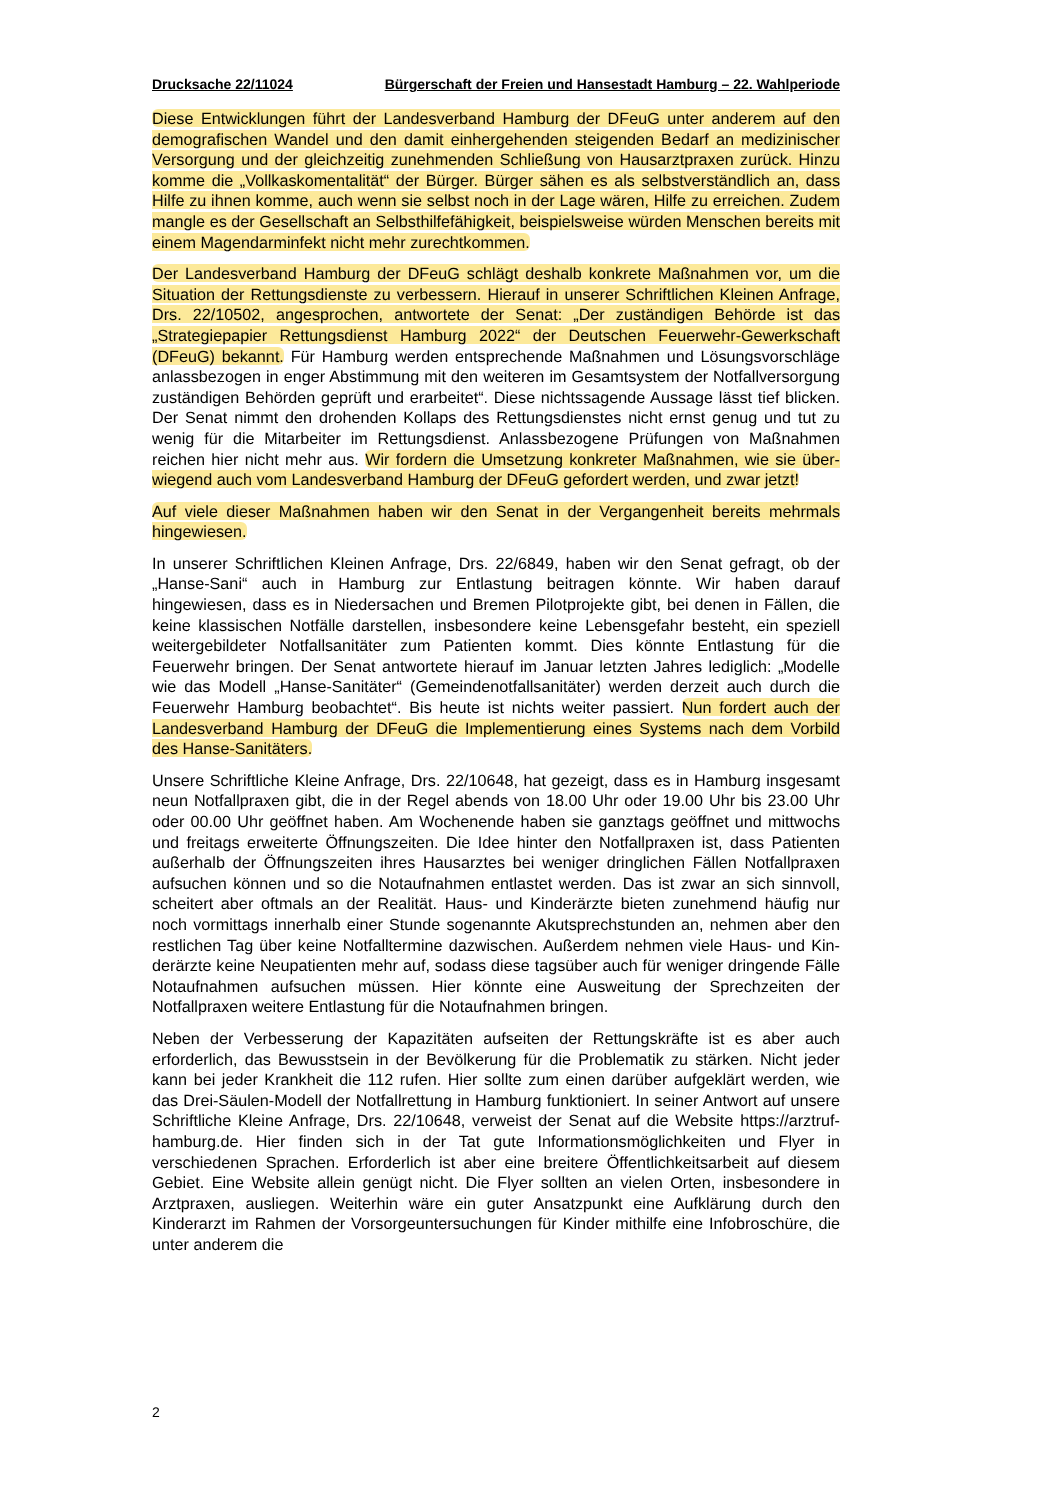Drucksache 22/11024 Bürgerschaft der Freien und Hansestadt Hamburg – 22. Wahlperiode
Diese Entwicklungen führt der Landesverband Hamburg der DFeuG unter anderem auf den demografischen Wandel und den damit einhergehenden steigenden Bedarf an medizinischer Versorgung und der gleichzeitig zunehmenden Schließung von Hausarztpraxen zurück. Hinzu komme die „Vollkaskomentalität“ der Bürger. Bürger sähen es als selbstverständlich an, dass Hilfe zu ihnen komme, auch wenn sie selbst noch in der Lage wären, Hilfe zu erreichen. Zudem mangle es der Gesellschaft an Selbsthilfefähigkeit, beispielsweise würden Menschen bereits mit einem Magendarm­infekt nicht mehr zurechtkommen.
Der Landesverband Hamburg der DFeuG schlägt deshalb konkrete Maßnahmen vor, um die Situation der Rettungsdienste zu verbessern. Hierauf in unserer Schriftlichen Kleinen Anfrage, Drs. 22/10502, angesprochen, antwortete der Senat: „Der zuständi­gen Behörde ist das „Strategiepapier Rettungsdienst Hamburg 2022“ der Deutschen Feuerwehr-Gewerkschaft (DFeuG) bekannt. Für Hamburg werden entsprechende Maßnahmen und Lösungsvorschläge anlassbezogen in enger Abstimmung mit den weiteren im Gesamtsystem der Notfallversorgung zuständigen Behörden geprüft und erarbeitet“. Diese nichtssagende Aussage lässt tief blicken. Der Senat nimmt den drohenden Kollaps des Rettungsdienstes nicht ernst genug und tut zu wenig für die Mitarbeiter im Rettungsdienst. Anlassbezogene Prüfungen von Maßnahmen reichen hier nicht mehr aus. Wir fordern die Umsetzung konkreter Maßnahmen, wie sie über­wiegend auch vom Landesverband Hamburg der DFeuG gefordert werden, und zwar jetzt!
Auf viele dieser Maßnahmen haben wir den Senat in der Vergangenheit bereits mehrmals hingewiesen.
In unserer Schriftlichen Kleinen Anfrage, Drs. 22/6849, haben wir den Senat gefragt, ob der „Hanse-Sani“ auch in Hamburg zur Entlastung beitragen könnte. Wir haben darauf hingewiesen, dass es in Niedersachen und Bremen Pilotprojekte gibt, bei denen in Fällen, die keine klassischen Notfälle darstellen, insbesondere keine Lebensgefahr besteht, ein speziell weitergebildeter Notfallsanitäter zum Patienten kommt. Dies könnte Entlastung für die Feuerwehr bringen. Der Senat antwortete hie­rauf im Januar letzten Jahres lediglich: „Modelle wie das Modell „Hanse-Sanitäter“ (Gemeindenotfallsanitäter) werden derzeit auch durch die Feuerwehr Hamburg beo­bachtet“. Bis heute ist nichts weiter passiert. Nun fordert auch der Landesverband Hamburg der DFeuG die Implementierung eines Systems nach dem Vorbild des Han­se-Sanitäters.
Unsere Schriftliche Kleine Anfrage, Drs. 22/10648, hat gezeigt, dass es in Hamburg insgesamt neun Notfallpraxen gibt, die in der Regel abends von 18.00 Uhr oder 19.00 Uhr bis 23.00 Uhr oder 00.00 Uhr geöffnet haben. Am Wochenende haben sie ganz­tags geöffnet und mittwochs und freitags erweiterte Öffnungszeiten. Die Idee hinter den Notfallpraxen ist, dass Patienten außerhalb der Öffnungszeiten ihres Hausarztes bei weniger dringlichen Fällen Notfallpraxen aufsuchen können und so die Notauf­nahmen entlastet werden. Das ist zwar an sich sinnvoll, scheitert aber oftmals an der Realität. Haus- und Kinderärzte bieten zunehmend häufig nur noch vormittags inner­halb einer Stunde sogenannte Akutsprechstunden an, nehmen aber den restlichen Tag über keine Notfalltermine dazwischen. Außerdem nehmen viele Haus- und Kin­derärzte keine Neupatienten mehr auf, sodass diese tagsüber auch für weniger drin­gende Fälle Notaufnahmen aufsuchen müssen. Hier könnte eine Ausweitung der Sprechzeiten der Notfallpraxen weitere Entlastung für die Notaufnahmen bringen.
Neben der Verbesserung der Kapazitäten aufseiten der Rettungskräfte ist es aber auch erforderlich, das Bewusstsein in der Bevölkerung für die Problematik zu stärken. Nicht jeder kann bei jeder Krankheit die 112 rufen. Hier sollte zum einen darüber auf­geklärt werden, wie das Drei-Säulen-Modell der Notfallrettung in Hamburg funktioniert. In seiner Antwort auf unsere Schriftliche Kleine Anfrage, Drs. 22/10648, verweist der Senat auf die Website https://arztruf-hamburg.de. Hier finden sich in der Tat gute Informationsmöglichkeiten und Flyer in verschiedenen Sprachen. Erforderlich ist aber eine breitere Öffentlichkeitsarbeit auf diesem Gebiet. Eine Website allein genügt nicht. Die Flyer sollten an vielen Orten, insbesondere in Arztpraxen, ausliegen. Weiterhin wäre ein guter Ansatzpunkt eine Aufklärung durch den Kinderarzt im Rahmen der Vorsorgeuntersuchungen für Kinder mithilfe eine Infobroschüre, die unter anderem die
2